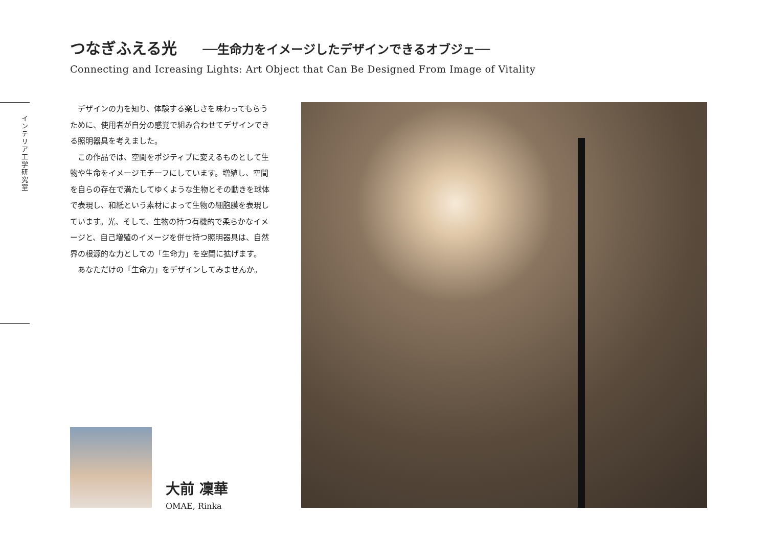つなぎふえる光 ──生命力をイメージしたデザインできるオブジェ──
Connecting and Icreasing Lights: Art Object that Can Be Designed From Image of Vitality
インテリア工学研究室
デザインの力を知り、体験する楽しさを味わってもらうために、使用者が自分の感覚で組み合わせてデザインできる照明器具を考えました。
この作品では、空間をポジティブに変えるものとして生物や生命をイメージモチーフにしています。増殖し、空間を自らの存在で満たしてゆくような生物とその動きを球体で表現し、和紙という素材によって生物の細胞膜を表現しています。光、そして、生物の持つ有機的で柔らかなイメージと、自己増殖のイメージを併せ持つ照明器具は、自然界の根源的な力としての「生命力」を空間に拡げます。
あなただけの「生命力」をデザインしてみませんか。
大前 凜華
OMAE, Rinka